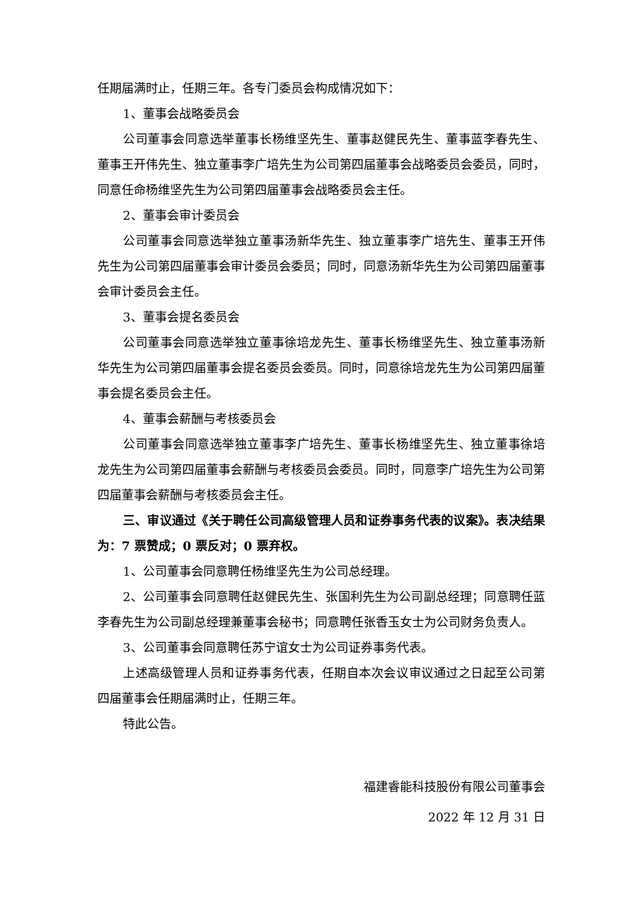任期届满时止，任期三年。各专门委员会构成情况如下：
1、董事会战略委员会
公司董事会同意选举董事长杨维坚先生、董事赵健民先生、董事蓝李春先生、董事王开伟先生、独立董事李广培先生为公司第四届董事会战略委员会委员，同时，同意任命杨维坚先生为公司第四届董事会战略委员会主任。
2、董事会审计委员会
公司董事会同意选举独立董事汤新华先生、独立董事李广培先生、董事王开伟先生为公司第四届董事会审计委员会委员；同时，同意汤新华先生为公司第四届董事会审计委员会主任。
3、董事会提名委员会
公司董事会同意选举独立董事徐培龙先生、董事长杨维坚先生、独立董事汤新华先生为公司第四届董事会提名委员会委员。同时，同意徐培龙先生为公司第四届董事会提名委员会主任。
4、董事会薪酬与考核委员会
公司董事会同意选举独立董事李广培先生、董事长杨维坚先生、独立董事徐培龙先生为公司第四届董事会薪酬与考核委员会委员。同时，同意李广培先生为公司第四届董事会薪酬与考核委员会主任。
三、审议通过《关于聘任公司高级管理人员和证券事务代表的议案》。表决结果为：7 票赞成；0 票反对；0 票弃权。
1、公司董事会同意聘任杨维坚先生为公司总经理。
2、公司董事会同意聘任赵健民先生、张国利先生为公司副总经理；同意聘任蓝李春先生为公司副总经理兼董事会秘书；同意聘任张香玉女士为公司财务负责人。
3、公司董事会同意聘任苏宁谊女士为公司证券事务代表。
上述高级管理人员和证券事务代表，任期自本次会议审议通过之日起至公司第四届董事会任期届满时止，任期三年。
特此公告。
福建睿能科技股份有限公司董事会
2022 年 12 月 31 日